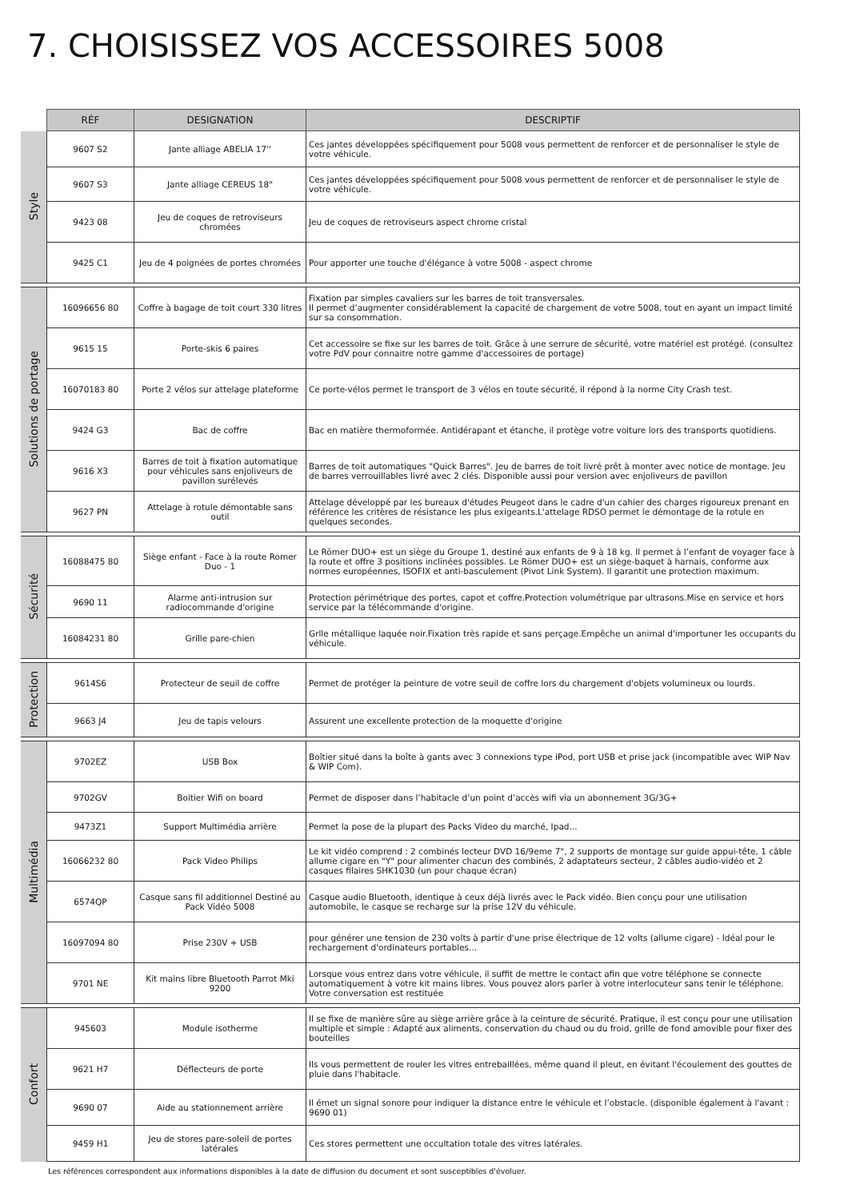7. CHOISISSEZ VOS ACCESSOIRES 5008
| | RÉF | DESIGNATION | DESCRIPTIF |
| --- | --- | --- | --- |
| Style | 9607 S2 | Jante alliage ABELIA 17'' | Ces jantes développées spécifiquement pour 5008 vous permettent de renforcer et de personnaliser le style de votre véhicule. |
| | 9607 S3 | Jante alliage CEREUS 18" | Ces jantes développées spécifiquement pour 5008 vous permettent de renforcer et de personnaliser le style de votre véhicule. |
| | 9423 08 | Jeu de coques de retroviseurs chromées | Jeu de coques de retroviseurs aspect chrome cristal |
| | 9425 C1 | Jeu de 4 poignées de portes chromées | Pour apporter une touche d'élégance à votre 5008 - aspect chrome |
| Solutions de portage | 16096656 80 | Coffre à bagage de toit court 330 litres | Fixation par simples cavaliers sur les barres de toit transversales. Il permet d’augmenter considérablement la capacité de chargement de votre 5008, tout en ayant un impact limité sur sa consommation. |
| | 9615 15 | Porte-skis 6 paires | Cet accessoire se fixe sur les barres de toit. Grâce à une serrure de sécurité, votre matériel est protégé. (consultez votre PdV pour connaitre notre gamme d'accessoires de portage) |
| | 16070183 80 | Porte 2 vélos sur attelage plateforme | Ce porte-vélos permet le transport de 3 vélos en toute sécurité, il répond à la norme City Crash test. |
| | 9424 G3 | Bac de coffre | Bac en matière thermoformée. Antidérapant et étanche, il protège votre voiture lors des transports quotidiens. |
| | 9616 X3 | Barres de toit à fixation automatique pour véhicules sans enjoliveurs de pavillon surélevés | Barres de toit automatiques "Quick Barres". Jeu de barres de toit livré prêt à monter avec notice de montage. Jeu de barres verrouillables livré avec 2 clés. Disponible aussi pour version avec enjoliveurs de pavillon |
| | 9627 PN | Attelage à rotule démontable sans outil | Attelage développé par les bureaux d'études Peugeot dans le cadre d'un cahier des charges rigoureux prenant en référence les critères de résistance les plus exigeants.L'attelage RDSO permet le démontage de la rotule en quelques secondes. |
| Sécurité | 16088475 80 | Siège enfant - Face à la route Romer Duo - 1 | Le Römer DUO+ est un siège du Groupe 1, destiné aux enfants de 9 à 18 kg. Il permet à l’enfant de voyager face à la route et offre 3 positions inclinées possibles. Le Römer DUO+ est un siège-baquet à harnais, conforme aux normes européennes, ISOFIX et anti-basculement (Pivot Link System). Il garantit une protection maximum. |
| | 9690 11 | Alarme anti-intrusion sur radiocommande d'origine | Protection périmétrique des portes, capot et coffre.Protection volumétrique par ultrasons.Mise en service et hors service par la télécommande d'origine. |
| | 16084231 80 | Grille pare-chien | Grlle métallique laquée noir.Fixation très rapide et sans perçage.Empêche un animal d'importuner les occupants du véhicule. |
| Protection | 9614S6 | Protecteur de seuil de coffre | Permet de protéger la peinture de votre seuil de coffre lors du chargement d'objets volumineux ou lourds. |
| | 9663 J4 | Jeu de tapis velours | Assurent une excellente protection de la moquette d'origine |
| Multimédia | 9702EZ | USB Box | Boîtier situé dans la boîte à gants avec 3 connexions type iPod, port USB et prise jack (incompatible avec WIP Nav & WIP Com). |
| | 9702GV | Boitier Wifi on board | Permet de disposer dans l’habitacle d’un point d’accès wifi via un abonnement 3G/3G+ |
| | 9473Z1 | Support Multimédia arrière | Permet la pose de la plupart des Packs Video du marché, Ipad... |
| | 16066232 80 | Pack Video Philips | Le kit vidéo comprend : 2 combinés lecteur DVD 16/9eme 7", 2 supports de montage sur guide appui-tête, 1 câble allume cigare en "Y" pour alimenter chacun des combinés, 2 adaptateurs secteur, 2 câbles audio-vidéo et 2 casques filaires SHK1030 (un pour chaque écran) |
| | 6574QP | Casque sans fil additionnel Destiné au Pack Vidéo 5008 | Casque audio Bluetooth, identique à ceux déjà livrés avec le Pack vidéo. Bien conçu pour une utilisation automobile, le casque se recharge sur la prise 12V du véhicule. |
| | 16097094 80 | Prise 230V + USB | pour générer une tension de 230 volts à partir d'une prise électrique de 12 volts (allume cigare) - Idéal pour le rechargement d'ordinateurs portables... |
| | 9701 NE | Kit mains libre Bluetooth Parrot Mki 9200 | Lorsque vous entrez dans votre véhicule, il suffit de mettre le contact afin que votre téléphone se connecte automatiquement à votre kit mains libres. Vous pouvez alors parler à votre interlocuteur sans tenir le téléphone. Votre conversation est restituée |
| Confort | 945603 | Module isotherme | Il se fixe de manière sûre au siège arrière grâce à la ceinture de sécurité. Pratique, il est conçu pour une utilisation multiple et simple : Adapté aux aliments, conservation du chaud ou du froid, grille de fond amovible pour fixer des bouteilles |
| | 9621 H7 | Déflecteurs de porte | Ils vous permettent de rouler les vitres entrebaillées, même quand il pleut, en évitant l'écoulement des gouttes de pluie dans l'habitacle. |
| | 9690 07 | Aide au stationnement arrière | Il émet un signal sonore pour indiquer la distance entre le véhicule et l’obstacle. (disponible également à l'avant : 9690 01) |
| | 9459 H1 | Jeu de stores pare-soleil de portes latérales | Ces stores permettent une occultation totale des vitres latérales. |
Les références correspondent aux informations disponibles à la date de diffusion du document et sont susceptibles d'évoluer.